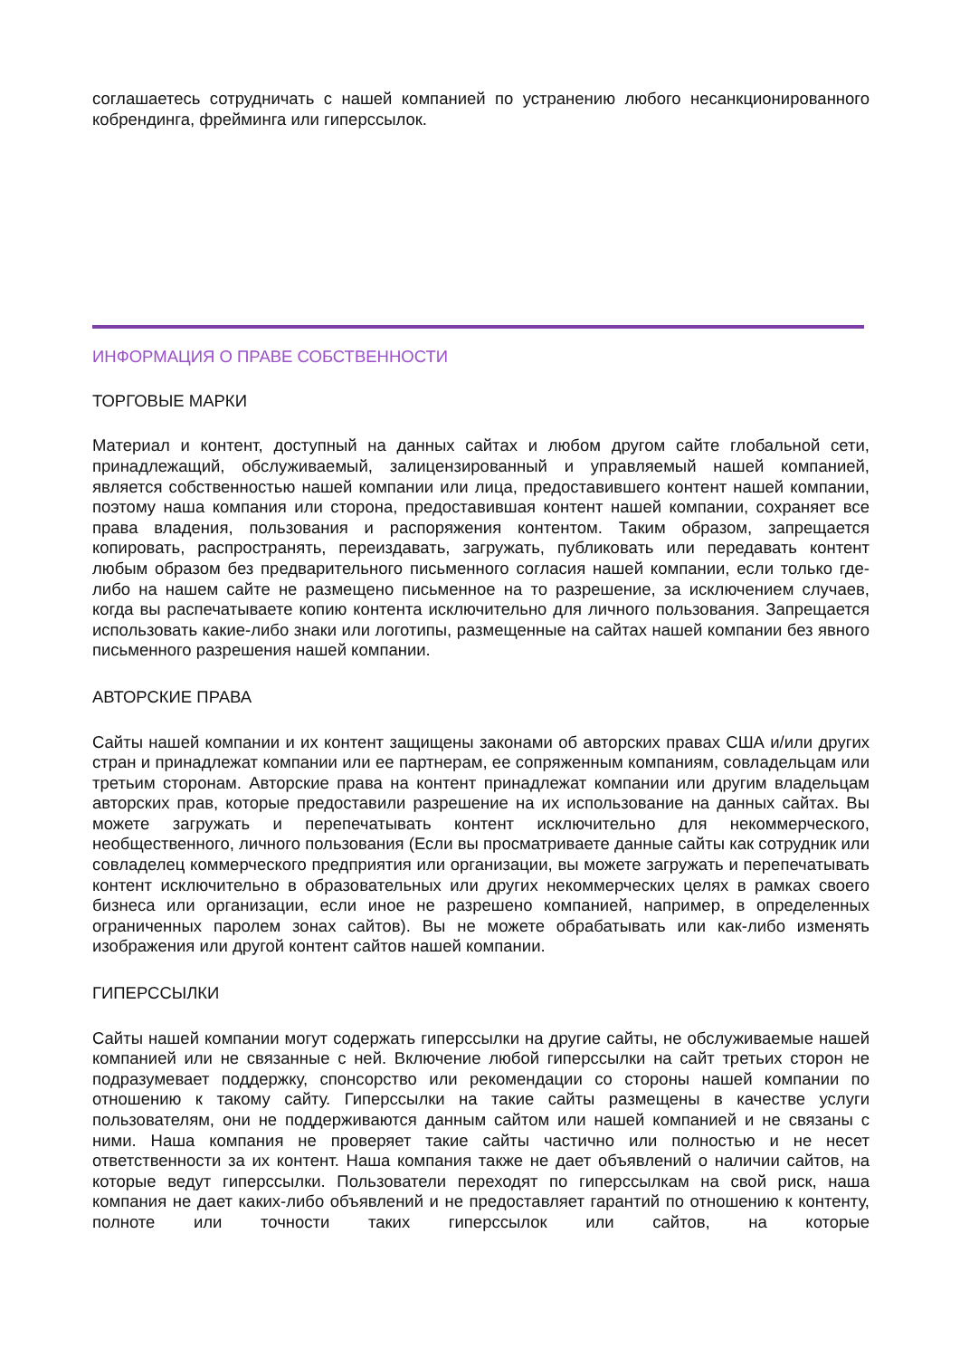соглашаетесь сотрудничать с нашей компанией по устранению любого несанкционированного кобрендинга, фрейминга или гиперссылок.
ИНФОРМАЦИЯ О ПРАВЕ СОБСТВЕННОСТИ
ТОРГОВЫЕ МАРКИ
Материал и контент, доступный на данных сайтах и любом другом сайте глобальной сети, принадлежащий, обслуживаемый, залицензированный и управляемый нашей компанией, является собственностью нашей компании или лица, предоставившего контент нашей компании, поэтому наша компания или сторона, предоставившая контент нашей компании, сохраняет все права владения, пользования и распоряжения контентом. Таким образом, запрещается копировать, распространять, переиздавать, загружать, публиковать или передавать контент любым образом без предварительного письменного согласия нашей компании, если только где-либо на нашем сайте не размещено письменное на то разрешение, за исключением случаев, когда вы распечатываете копию контента исключительно для личного пользования. Запрещается использовать какие-либо знаки или логотипы, размещенные на сайтах нашей компании без явного письменного разрешения нашей компании.
АВТОРСКИЕ ПРАВА
Сайты нашей компании и их контент защищены законами об авторских правах США и/или других стран и принадлежат компании или ее партнерам, ее сопряженным компаниям, совладельцам или третьим сторонам. Авторские права на контент принадлежат компании или другим владельцам авторских прав, которые предоставили разрешение на их использование на данных сайтах. Вы можете загружать и перепечатывать контент исключительно для некоммерческого, необщественного, личного пользования (Если вы просматриваете данные сайты как сотрудник или совладелец коммерческого предприятия или организации, вы можете загружать и перепечатывать контент исключительно в образовательных или других некоммерческих целях в рамках своего бизнеса или организации, если иное не разрешено компанией, например, в определенных ограниченных паролем зонах сайтов). Вы не можете обрабатывать или как-либо изменять изображения или другой контент сайтов нашей компании.
ГИПЕРССЫЛКИ
Сайты нашей компании могут содержать гиперссылки на другие сайты, не обслуживаемые нашей компанией или не связанные с ней. Включение любой гиперссылки на сайт третьих сторон не подразумевает поддержку, спонсорство или рекомендации со стороны нашей компании по отношению к такому сайту. Гиперссылки на такие сайты размещены в качестве услуги пользователям, они не поддерживаются данным сайтом или нашей компанией и не связаны с ними. Наша компания не проверяет такие сайты частично или полностью и не несет ответственности за их контент. Наша компания также не дает объявлений о наличии сайтов, на которые ведут гиперссылки. Пользователи переходят по гиперссылкам на свой риск, наша компания не дает каких-либо объявлений и не предоставляет гарантий по отношению к контенту, полноте или точности таких гиперссылок или сайтов, на которые